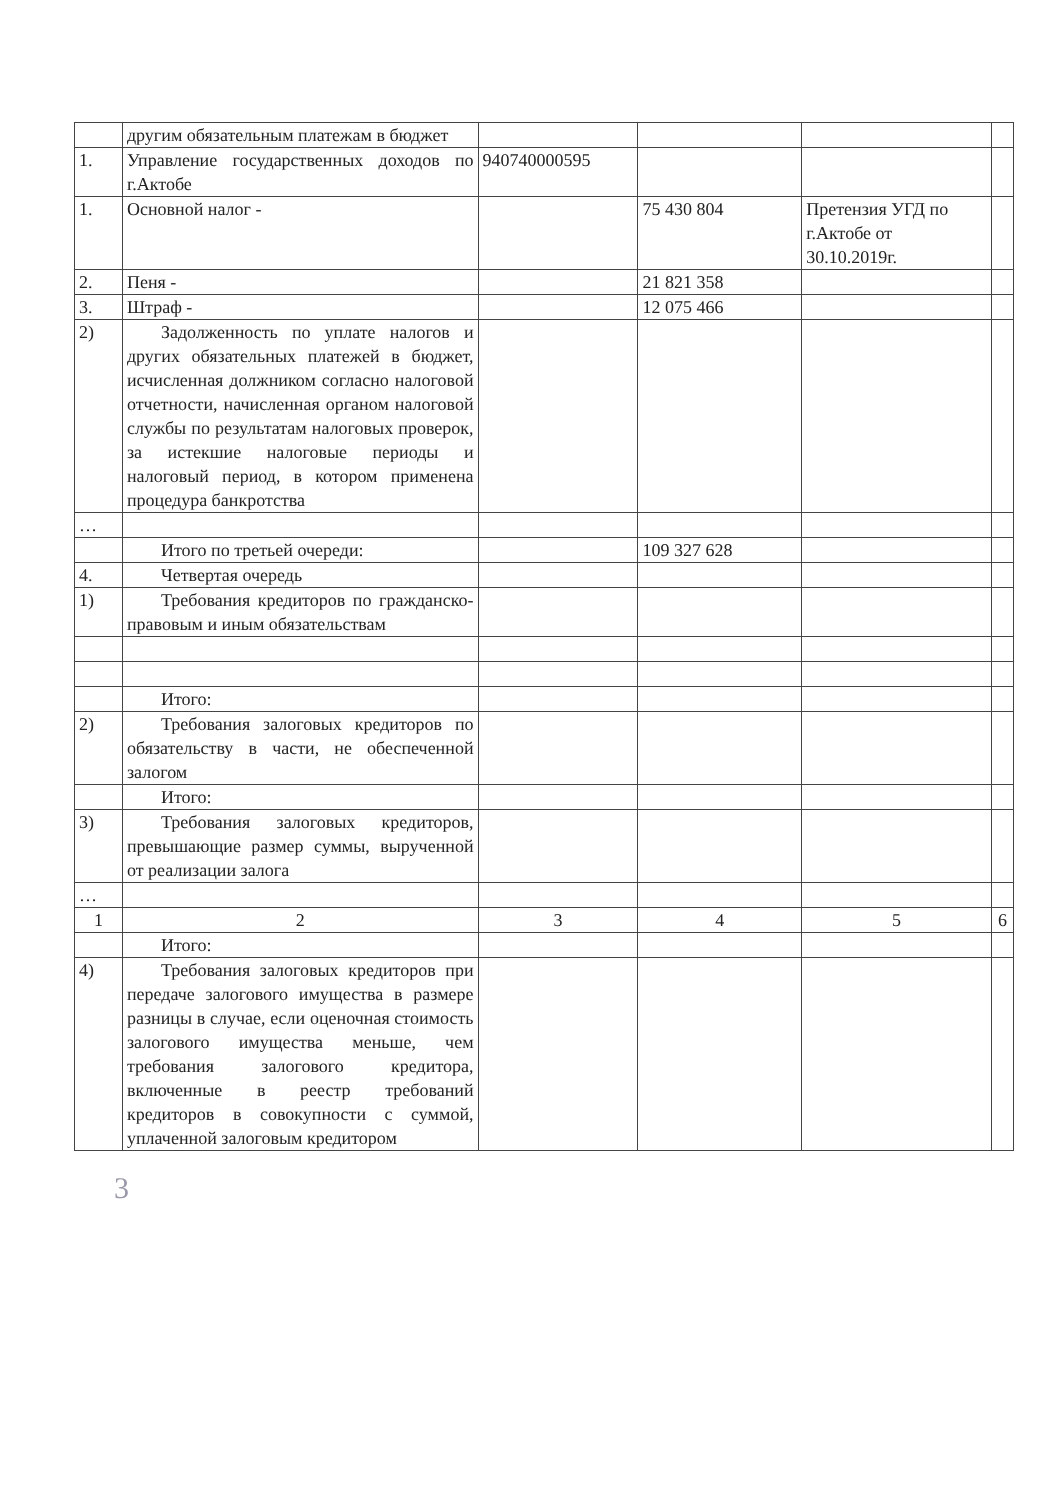| | другим обязательным платежам в бюджет | | | | |
| 1. | Управление государственных доходов по г.Актобе | 940740000595 | | | |
| 1. | Основной налог - | | 75 430 804 | Претензия УГД по г.Актобе от 30.10.2019г. | |
| 2. | Пеня - | | 21 821 358 | | |
| 3. | Штраф - | | 12 075 466 | | |
| 2) | Задолженность по уплате налогов и других обязательных платежей в бюджет, исчисленная должником согласно налоговой отчетности, начисленная органом налоговой службы по результатам налоговых проверок, за истекшие налоговые периоды и налоговый период, в котором применена процедура банкротства | | | | |
| … | | | | | |
| | Итого по третьей очереди: | | 109 327 628 | | |
| 4. | Четвертая очередь | | | | |
| 1) | Требования кредиторов по гражданско-правовым и иным обязательствам | | | | |
| | Итого: | | | | |
| 2) | Требования залоговых кредиторов по обязательству в части, не обеспеченной залогом | | | | |
| | Итого: | | | | |
| 3) | Требования залоговых кредиторов, превышающие размер суммы, вырученной от реализации залога | | | | |
| … | | | | | |
| 1 | 2 | 3 | 4 | 5 | 6 |
| | Итого: | | | | |
| 4) | Требования залоговых кредиторов при передаче залогового имущества в размере разницы в случае, если оценочная стоимость залогового имущества меньше, чем требования залогового кредитора, включенные в реестр требований кредиторов в совокупности с суммой, уплаченной залоговым кредитором | | | | |
3